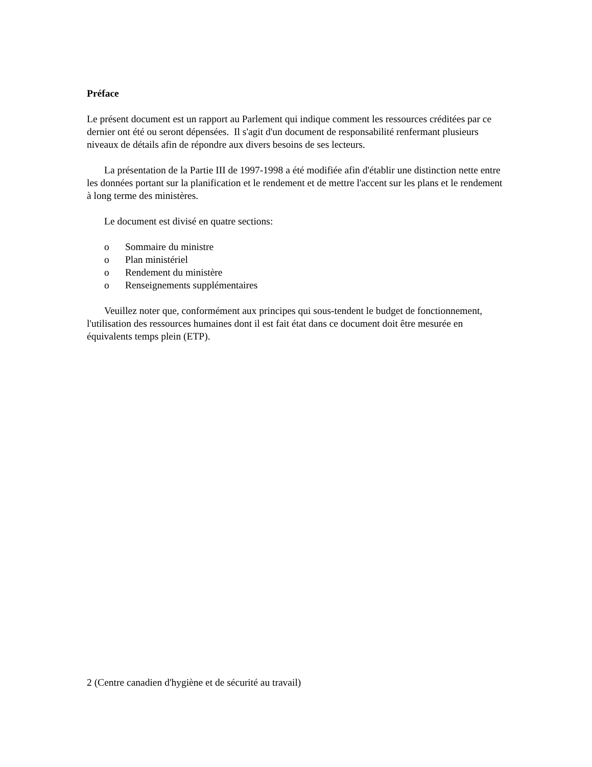Préface
Le présent document est un rapport au Parlement qui indique comment les ressources créditées par ce dernier ont été ou seront dépensées. Il s'agit d'un document de responsabilité renfermant plusieurs niveaux de détails afin de répondre aux divers besoins de ses lecteurs.
La présentation de la Partie III de 1997-1998 a été modifiée afin d'établir une distinction nette entre les données portant sur la planification et le rendement et de mettre l'accent sur les plans et le rendement à long terme des ministères.
Le document est divisé en quatre sections:
o Sommaire du ministre
o Plan ministériel
o Rendement du ministère
o Renseignements supplémentaires
Veuillez noter que, conformément aux principes qui sous-tendent le budget de fonctionnement, l'utilisation des ressources humaines dont il est fait état dans ce document doit être mesurée en équivalents temps plein (ETP).
2 (Centre canadien d'hygiène et de sécurité au travail)